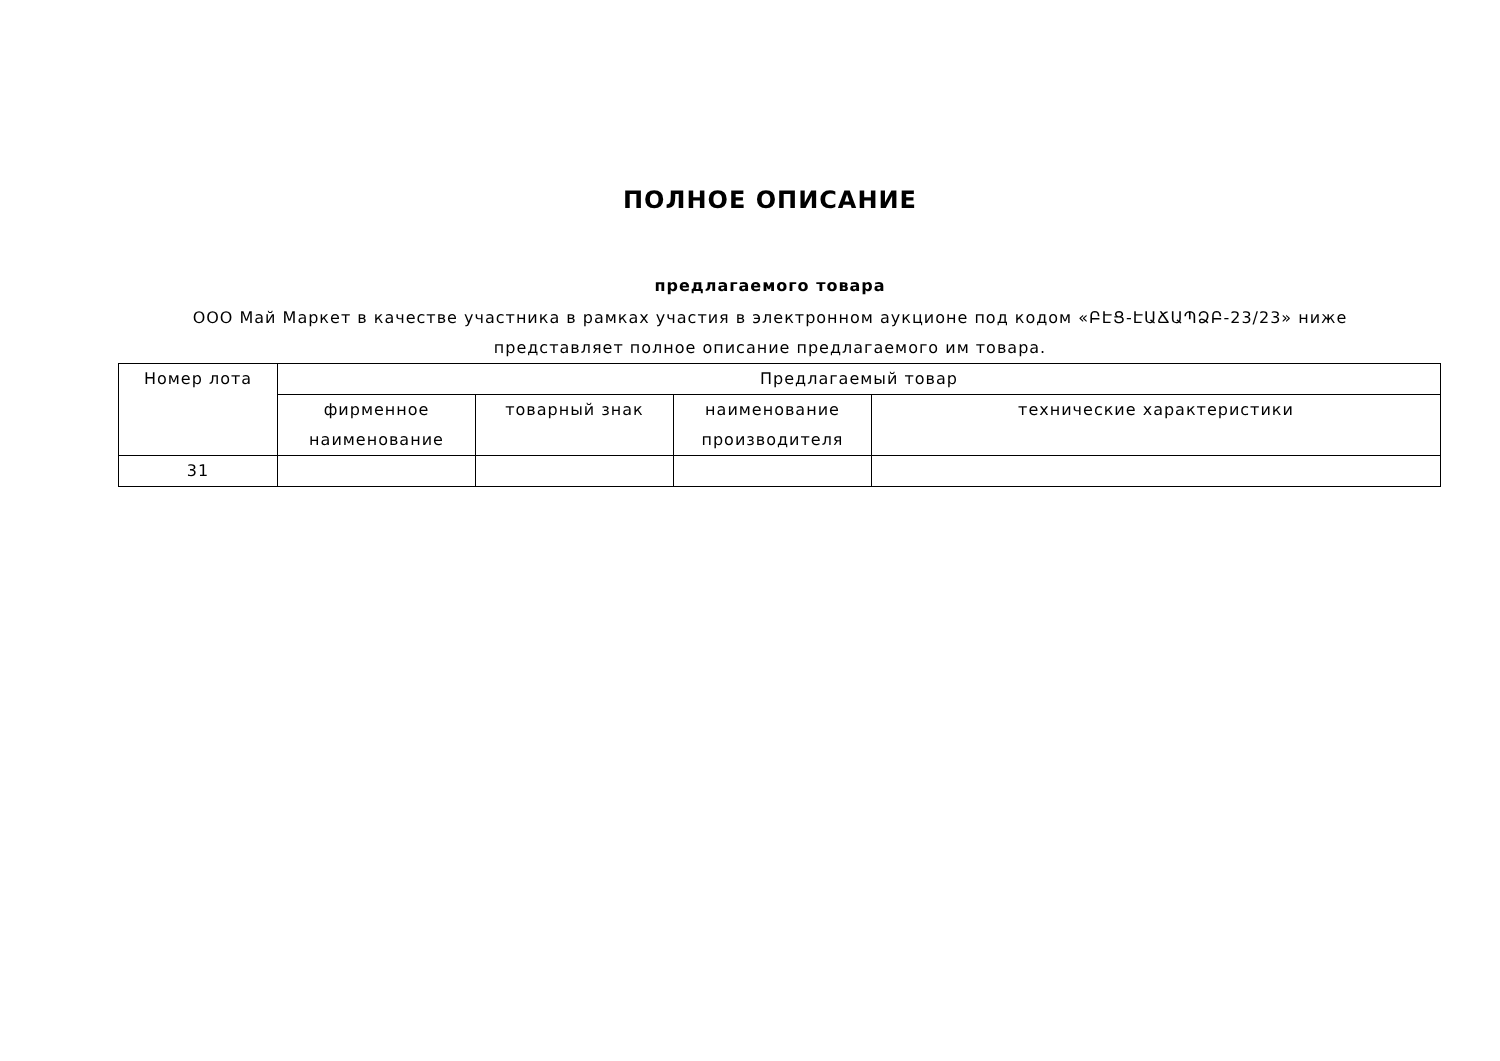ПОЛНОЕ ОПИСАНИЕ
предлагаемого товара
ООО Май Маркет в качестве участника в рамках участия в электронном аукционе под кодом «ԲԷՑ-ԷԱՃԱՊՁԲ-23/23» ниже представляет полное описание предлагаемого им товара.
| Номер лота | Предлагаемый товар | | | |
| --- | --- | --- | --- | --- |
| | фирменное наименование | товарный знак | наименование производителя | технические характеристики |
| 31 | | | | |